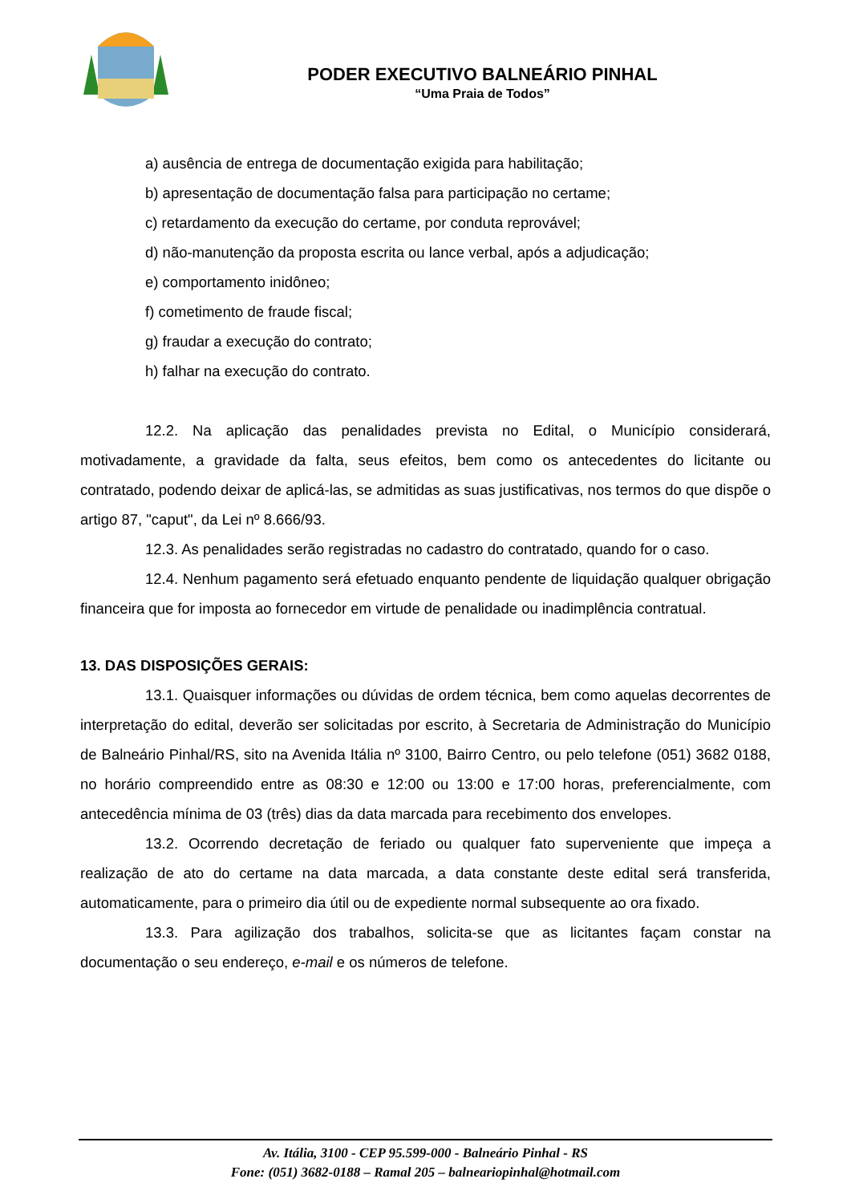PODER EXECUTIVO BALNEÁRIO PINHAL
“Uma Praia de Todos”
a) ausência de entrega de documentação exigida para habilitação;
b) apresentação de documentação falsa para participação no certame;
c) retardamento da execução do certame, por conduta reprovável;
d) não-manutenção da proposta escrita ou lance verbal, após a adjudicação;
e) comportamento inidôneo;
f) cometimento de fraude fiscal;
g) fraudar a execução do contrato;
h) falhar na execução do contrato.
12.2. Na aplicação das penalidades prevista no Edital, o Município considerará, motivadamente, a gravidade da falta, seus efeitos, bem como os antecedentes do licitante ou contratado, podendo deixar de aplicá-las, se admitidas as suas justificativas, nos termos do que dispõe o artigo 87, "caput", da Lei nº 8.666/93.
12.3. As penalidades serão registradas no cadastro do contratado, quando for o caso.
12.4. Nenhum pagamento será efetuado enquanto pendente de liquidação qualquer obrigação financeira que for imposta ao fornecedor em virtude de penalidade ou inadimplência contratual.
13. DAS DISPOSIÇÕES GERAIS:
13.1. Quaisquer informações ou dúvidas de ordem técnica, bem como aquelas decorrentes de interpretação do edital, deverão ser solicitadas por escrito, à Secretaria de Administração do Município de Balneário Pinhal/RS, sito na Avenida Itália nº 3100, Bairro Centro, ou pelo telefone (051) 3682 0188, no horário compreendido entre as 08:30 e 12:00 ou 13:00 e 17:00 horas, preferencialmente, com antecedência mínima de 03 (três) dias da data marcada para recebimento dos envelopes.
13.2. Ocorrendo decretação de feriado ou qualquer fato superveniente que impeça a realização de ato do certame na data marcada, a data constante deste edital será transferida, automaticamente, para o primeiro dia útil ou de expediente normal subsequente ao ora fixado.
13.3. Para agilização dos trabalhos, solicita-se que as licitantes façam constar na documentação o seu endereço, e-mail e os números de telefone.
Av. Itália, 3100 - CEP 95.599-000 - Balneário Pinhal - RS
Fone: (051) 3682-0188 – Ramal 205 – balneariopinhal@hotmail.com